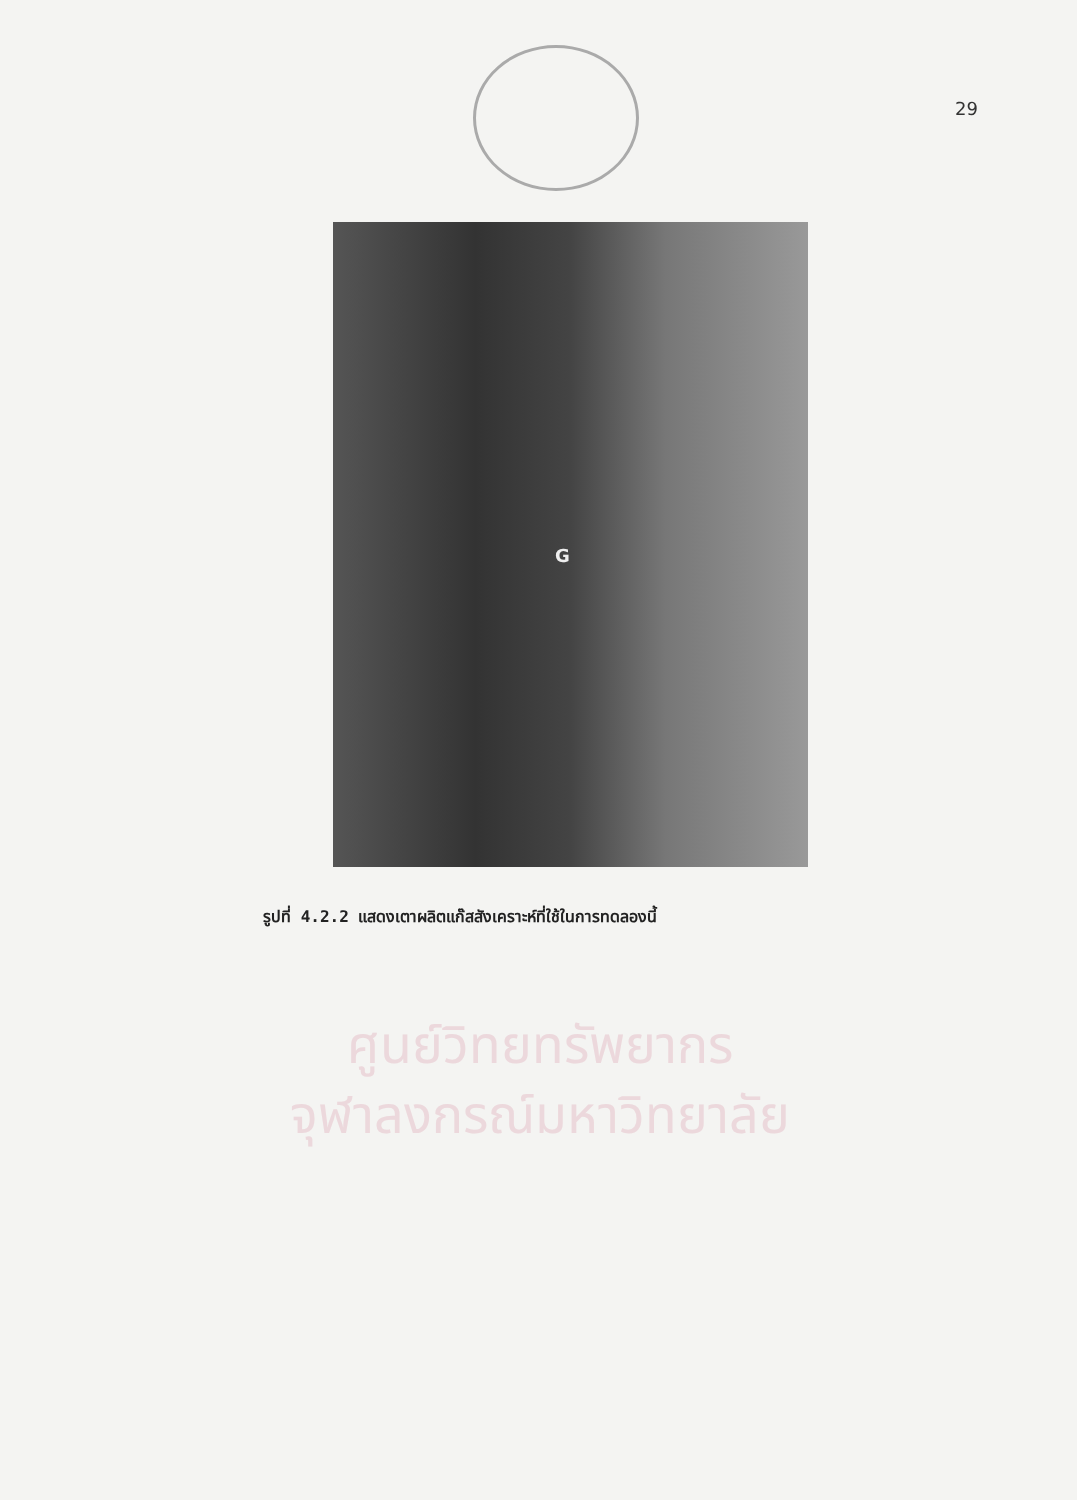29
G
รูปที่ 4.2.2 แสดงเตาผลิตแก๊สสังเคราะห์ที่ใช้ในการทดลองนี้
ศูนย์วิทยทรัพยากร
จุฬาลงกรณ์มหาวิทยาลัย